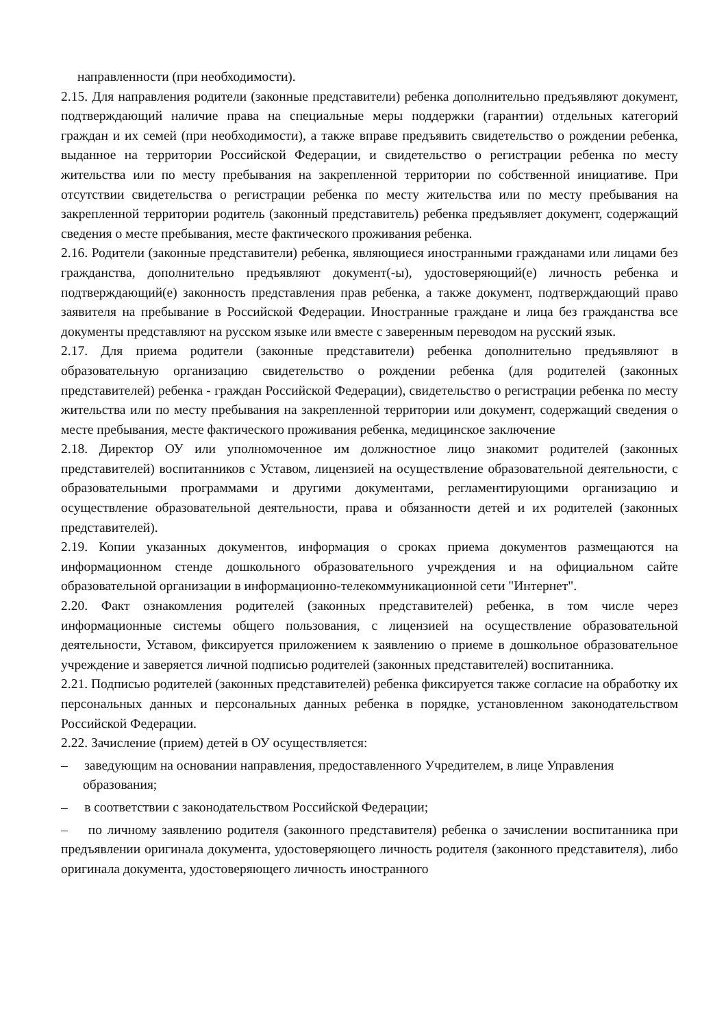направленности (при необходимости).
2.15. Для направления родители (законные представители) ребенка дополнительно предъявляют документ, подтверждающий наличие права на специальные меры поддержки (гарантии) отдельных категорий граждан и их семей (при необходимости), а также вправе предъявить свидетельство о рождении ребенка, выданное на территории Российской Федерации, и свидетельство о регистрации ребенка по месту жительства или по месту пребывания на закрепленной территории по собственной инициативе. При отсутствии свидетельства о регистрации ребенка по месту жительства или по месту пребывания на закрепленной территории родитель (законный представитель) ребенка предъявляет документ, содержащий сведения о месте пребывания, месте фактического проживания ребенка.
2.16. Родители (законные представители) ребенка, являющиеся иностранными гражданами или лицами без гражданства, дополнительно предъявляют документ(-ы), удостоверяющий(е) личность ребенка и подтверждающий(е) законность представления прав ребенка, а также документ, подтверждающий право заявителя на пребывание в Российской Федерации. Иностранные граждане и лица без гражданства все документы представляют на русском языке или вместе с заверенным переводом на русский язык.
2.17. Для приема родители (законные представители) ребенка дополнительно предъявляют в образовательную организацию свидетельство о рождении ребенка (для родителей (законных представителей) ребенка - граждан Российской Федерации), свидетельство о регистрации ребенка по месту жительства или по месту пребывания на закрепленной территории или документ, содержащий сведения о месте пребывания, месте фактического проживания ребенка, медицинское заключение
2.18. Директор ОУ или уполномоченное им должностное лицо знакомит родителей (законных представителей) воспитанников с Уставом, лицензией на осуществление образовательной деятельности, с образовательными программами и другими документами, регламентирующими организацию и осуществление образовательной деятельности, права и обязанности детей и их родителей (законных представителей).
2.19. Копии указанных документов, информация о сроках приема документов размещаются на информационном стенде дошкольного образовательного учреждения и на официальном сайте образовательной организации в информационно-телекоммуникационной сети "Интернет".
2.20. Факт ознакомления родителей (законных представителей) ребенка, в том числе через информационные системы общего пользования, с лицензией на осуществление образовательной деятельности, Уставом, фиксируется приложением к заявлению о приеме в дошкольное образовательное учреждение и заверяется личной подписью родителей (законных представителей) воспитанника.
2.21. Подписью родителей (законных представителей) ребенка фиксируется также согласие на обработку их персональных данных и персональных данных ребенка в порядке, установленном законодательством Российской Федерации.
2.22. Зачисление (прием) детей в ОУ осуществляется:
– заведующим на основании направления, предоставленного Учредителем, в лице Управления
образования;
– в соответствии с законодательством Российской Федерации;
– по личному заявлению родителя (законного представителя) ребенка о зачислении воспитанника при предъявлении оригинала документа, удостоверяющего личность родителя (законного представителя), либо оригинала документа, удостоверяющего личность иностранного